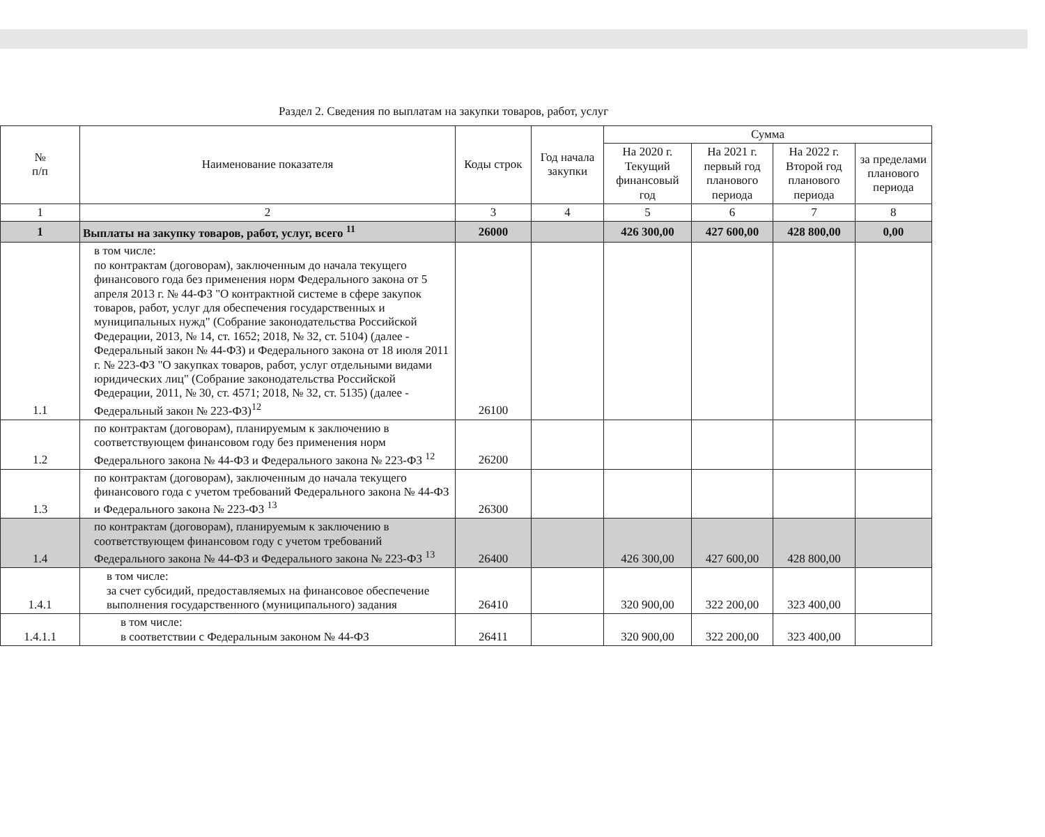Раздел 2. Сведения по выплатам на закупки товаров, работ, услуг
| № п/п | Наименование показателя | Коды строк | Год начала закупки | Сумма | | | |
| --- | --- | --- | --- | --- | --- | --- | --- |
| | | | | На 2020 г. Текущий финансовый год | На 2021 г. первый год планового периода | На 2022 г. Второй год планового периода | за пределами планового периода |
| 1 | 2 | 3 | 4 | 5 | 6 | 7 | 8 |
| 1 | Выплаты на закупку товаров, работ, услуг, всего <sup>11</sup> | 26000 | | 426 300,00 | 427 600,00 | 428 800,00 | 0,00 |
| 1.1 | в том числе: по контрактам (договорам), заключенным до начала текущего финансового года без применения норм Федерального закона от 5 апреля 2013 г. № 44-ФЗ "О контрактной системе в сфере закупок товаров, работ, услуг для обеспечения государственных и муниципальных нужд" (Собрание законодательства Российской Федерации, 2013, № 14, ст. 1652; 2018, № 32, ст. 5104) (далее - Федеральный закон № 44-ФЗ) и Федерального закона от 18 июля 2011 г. № 223-ФЗ "О закупках товаров, работ, услуг отдельными видами юридических лиц" (Собрание законодательства Российской Федерации, 2011, № 30, ст. 4571; 2018, № 32, ст. 5135) (далее - Федеральный закон № 223-ФЗ)<sup>12</sup> | 26100 | | | | | |
| 1.2 | по контрактам (договорам), планируемым к заключению в соответствующем финансовом году без применения норм Федерального закона № 44-ФЗ и Федерального закона № 223-ФЗ <sup>12</sup> | 26200 | | | | | |
| 1.3 | по контрактам (договорам), заключенным до начала текущего финансового года с учетом требований Федерального закона № 44-ФЗ и Федерального закона № 223-ФЗ <sup>13</sup> | 26300 | | | | | |
| 1.4 | по контрактам (договорам), планируемым к заключению в соответствующем финансовом году с учетом требований Федерального закона № 44-ФЗ и Федерального закона № 223-ФЗ <sup>13</sup> | 26400 | | 426 300,00 | 427 600,00 | 428 800,00 | |
| 1.4.1 | в том числе: за счет субсидий, предоставляемых на финансовое обеспечение выполнения государственного (муниципального) задания | 26410 | | 320 900,00 | 322 200,00 | 323 400,00 | |
| 1.4.1.1 | в том числе: в соответствии с Федеральным законом № 44-ФЗ | 26411 | | 320 900,00 | 322 200,00 | 323 400,00 | |